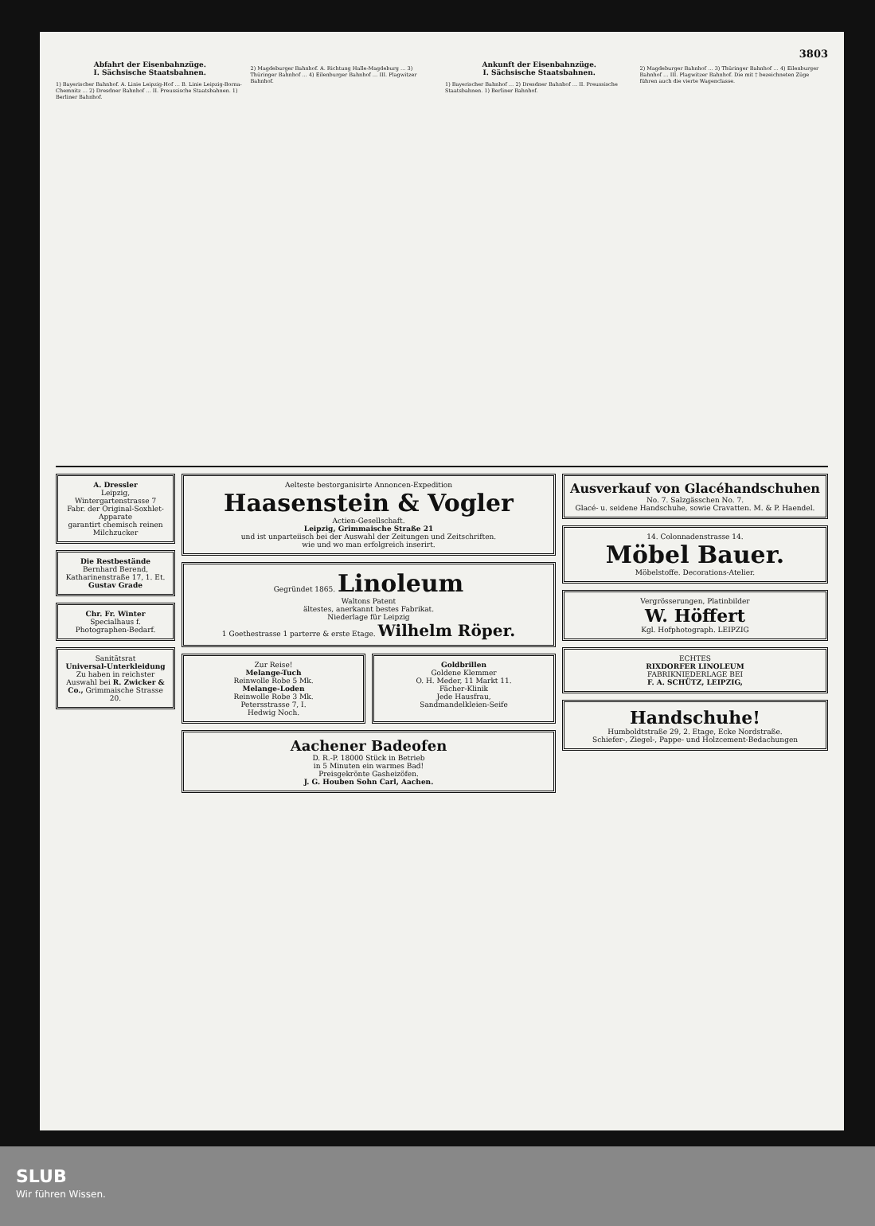3803
Abfahrt der Eisenbahnzüge.
I. Sächsische Staatsbahnen.
1) Bayerischer Bahnhof. A. Linie Leipzig-Hof … B. Linie Leipzig-Borna-Chemnitz … 2) Dresdner Bahnhof … II. Preussische Staatsbahnen. 1) Berliner Bahnhof.
2) Magdeburger Bahnhof. A. Richtung Halle-Magdeburg … 3) Thüringer Bahnhof … 4) Eilenburger Bahnhof … III. Plagwitzer Bahnhof.
Ankunft der Eisenbahnzüge.
I. Sächsische Staatsbahnen.
1) Bayerischer Bahnhof … 2) Dresdner Bahnhof … II. Preussische Staatsbahnen. 1) Berliner Bahnhof.
2) Magdeburger Bahnhof … 3) Thüringer Bahnhof … 4) Eilenburger Bahnhof … III. Plagwitzer Bahnhof. Die mit † bezeichneten Züge führen auch die vierte Wagenclasse.
A. Dressler
Leipzig, Wintergartenstrasse 7
Fabr. der Original-Soxhlet-Apparate
garantirt chemisch reinen Milchzucker
Die Restbestände
Bernhard Berend, Katharinenstraße 17, 1. Et.
Gustav Grade
Chr. Fr. Winter
Specialhaus f. Photographen-Bedarf.
Sanitätsrat
Universal-Unterkleidung
Zu haben in reichster Auswahl bei R. Zwicker & Co., Grimmaische Strasse 20.
Aelteste bestorganisirte Annoncen-Expedition
Haasenstein & Vogler
Actien-Gesellschaft.
Leipzig, Grimmaische Straße 21
und ist unparteiisch bei der Auswahl der Zeitungen und Zeitschriften.
wie und wo man erfolgreich inserirt.
Gegründet 1865. Linoleum
Waltons Patent
ältestes, anerkannt bestes Fabrikat.
Niederlage für Leipzig
1 Goethestrasse 1 parterre & erste Etage. Wilhelm Röper.
Zur Reise!
Melange-Tuch
Reinwolle Robe 5 Mk.
Melange-Loden
Reinwolle Robe 3 Mk.
Petersstrasse 7, I.
Hedwig Noch.
Goldbrillen
Goldene Klemmer
O. H. Meder, 11 Markt 11.
Fächer-Klinik
Jede Hausfrau,
Sandmandelkleien-Seife
Aachener Badeofen
D. R.-P. 18000 Stück in Betrieb
in 5 Minuten ein warmes Bad!
Preisgekrönte Gasheizöfen.
J. G. Houben Sohn Carl, Aachen.
Ausverkauf von Glacéhandschuhen
No. 7. Salzgässchen No. 7.
Glacé- u. seidene Handschuhe, sowie Cravatten. M. & P. Haendel.
14. Colonnadenstrasse 14.
Möbel Bauer.
Möbelstoffe. Decorations-Atelier.
Vergrösserungen, Platinbilder
W. Höffert
Kgl. Hofphotograph. LEIPZIG
ECHTES
RIXDORFER LINOLEUM
FABRIKNIEDERLAGE BEI
F. A. SCHÜTZ, LEIPZIG,
Handschuhe!
Humboldtstraße 29, 2. Etage, Ecke Nordstraße.
Schiefer-, Ziegel-, Pappe- und Holzcement-Bedachungen
SLUB
Wir führen Wissen.